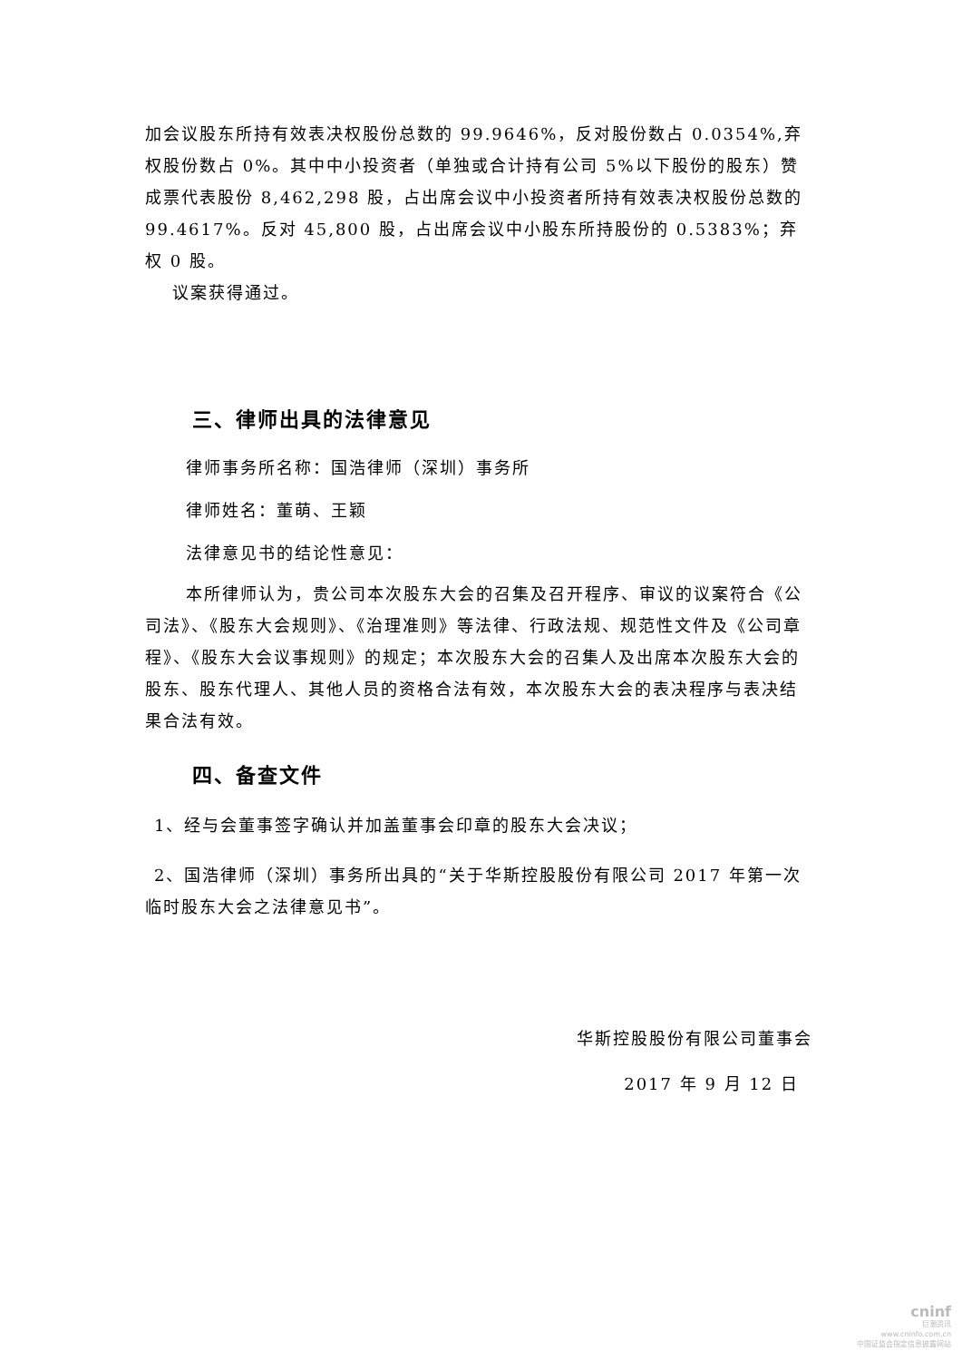加会议股东所持有效表决权股份总数的 99.9646%，反对股份数占 0.0354%,弃权股份数占 0%。其中中小投资者（单独或合计持有公司 5%以下股份的股东）赞成票代表股份 8,462,298 股，占出席会议中小投资者所持有效表决权股份总数的 99.4617%。反对 45,800 股，占出席会议中小股东所持股份的 0.5383%；弃权 0 股。
议案获得通过。
三、律师出具的法律意见
律师事务所名称：国浩律师（深圳）事务所
律师姓名：董萌、王颖
法律意见书的结论性意见：
本所律师认为，贵公司本次股东大会的召集及召开程序、审议的议案符合《公司法》、《股东大会规则》、《治理准则》等法律、行政法规、规范性文件及《公司章程》、《股东大会议事规则》的规定；本次股东大会的召集人及出席本次股东大会的股东、股东代理人、其他人员的资格合法有效，本次股东大会的表决程序与表决结果合法有效。
四、备查文件
1、经与会董事签字确认并加盖董事会印章的股东大会决议；
2、国浩律师（深圳）事务所出具的“关于华斯控股股份有限公司 2017 年第一次临时股东大会之法律意见书”。
华斯控股股份有限公司董事会
2017 年 9 月 12 日
cninf
巨潮资讯
www.cninfo.com.cn
中国证监会指定信息披露网站